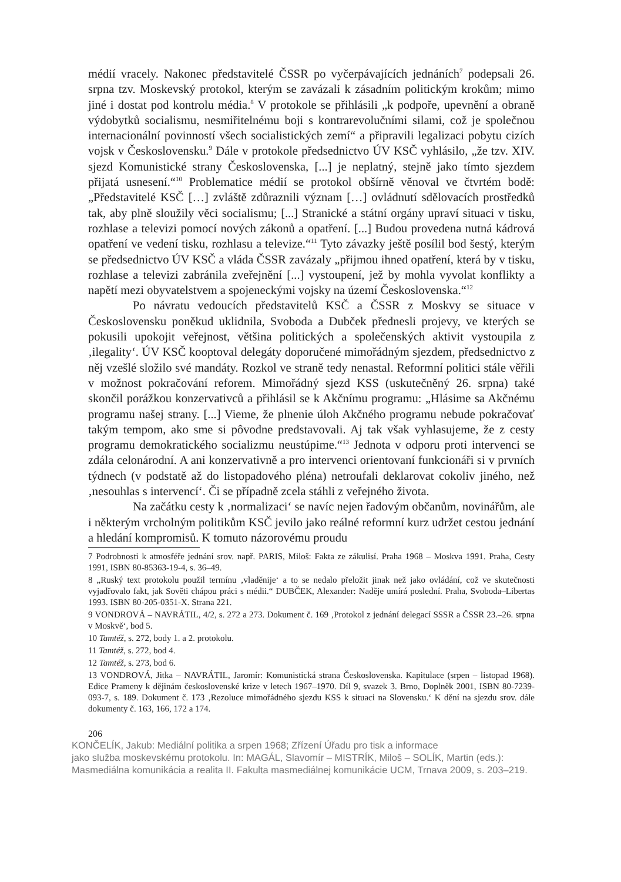médií vracely. Nakonec představitelé ČSSR po vyčerpávajících jednáních<sup>7</sup> podepsali 26. srpna tzv. Moskevský protokol, kterým se zavázali k zásadním politickým krokům; mimo jiné i dostat pod kontrolu média.<sup>8</sup> V protokole se přihlásili „k podpoře, upevnění a obraně výdobytků socialismu, nesmiřitelnému boji s kontrarevolučními silami, což je společnou internacionální povinností všech socialistických zemí“ a připravili legalizaci pobytu cizích vojsk v Československu.<sup>9</sup> Dále v protokole předsednictvo ÚV KSČ vyhlásilo, „že tzv. XIV. sjezd Komunistické strany Československa, [...] je neplatný, stejně jako tímto sjezdem přijatá usnesení.“<sup>10</sup> Problematice médií se protokol obšírně věnoval ve čtvrtém bodě: „Představitelé KSČ […] zvláště zdůraznili význam […] ovládnutí sdělovacích prostředků tak, aby plně sloužily věci socialismu; [...] Stranické a státní orgány upraví situaci v tisku, rozhlase a televizi pomocí nových zákonů a opatření. [...] Budou provedena nutná kádrová opatření ve vedení tisku, rozhlasu a televize.“<sup>11</sup> Tyto závazky ještě posílil bod šestý, kterým se předsednictvo ÚV KSČ a vláda ČSSR zavázaly „přijmou ihned opatření, která by v tisku, rozhlase a televizi zabránila zveřejnění [...] vystoupení, jež by mohla vyvolat konflikty a napětí mezi obyvatelstvem a spojeneckými vojsky na území Československa.“<sup>12</sup>
Po návratu vedoucích představitelů KSČ a ČSSR z Moskvy se situace v Československu poněkud uklidnila, Svoboda a Dubček přednesli projevy, ve kterých se pokusili upokojit veřejnost, většina politických a společenských aktivit vystoupila z ‚ilegality‘. ÚV KSČ kooptoval delegáty doporučené mimořádným sjezdem, předsednictvo z něj vzešlé složilo své mandáty. Rozkol ve straně tedy nenastal. Reformní politici stále věřili v možnost pokračování reforem. Mimořádný sjezd KSS (uskutečněný 26. srpna) také skončil porážkou konzervativců a přihlásil se k Akčnímu programu: „Hlásime sa Akčnému programu našej strany. [...] Vieme, že plnenie úloh Akčného programu nebude pokračovať takým tempom, ako sme si pôvodne predstavovali. Aj tak však vyhlasujeme, že z cesty programu demokratického socializmu neustúpime.“<sup>13</sup> Jednota v odporu proti intervenci se zdála celonárodní. A ani konzervativně a pro intervenci orientovaní funkcionáři si v prvních týdnech (v podstatě až do listopadového pléna) netroufali deklarovat cokoliv jiného, než ‚nesouhlas s intervencí‘. Či se případně zcela stáhli z veřejného života.
Na začátku cesty k ‚normalizaci‘ se navíc nejen řadovým občanům, novinářům, ale i některým vrcholným politikům KSČ jevilo jako reálné reformní kurz udržet cestou jednání a hledání kompromisů. K tomuto názorovému proudu
7 Podrobnosti k atmosféře jednání srov. např. PARIS, Miloš: Fakta ze zákulisí. Praha 1968 – Moskva 1991. Praha, Cesty 1991, ISBN 80-85363-19-4, s. 36–49.
8 „Ruský text protokolu použil termínu ‚vladěnije‘ a to se nedalo přeložit jinak než jako ovládání, což ve skutečnosti vyjadřovalo fakt, jak Sověti chápou práci s médii.“ DUBČEK, Alexander: Naděje umírá poslední. Praha, Svoboda–Libertas 1993. ISBN 80-205-0351-X. Strana 221.
9 VONDROVÁ – NAVRÁTIL, 4/2, s. 272 a 273. Dokument č. 169 ‚Protokol z jednání delegací SSSR a ČSSR 23.–26. srpna v Moskvě‘, bod 5.
10 Tamtéž, s. 272, body 1. a 2. protokolu.
11 Tamtéž, s. 272, bod 4.
12 Tamtéž, s. 273, bod 6.
13 VONDROVÁ, Jitka – NAVRÁTIL, Jaromír: Komunistická strana Československa. Kapitulace (srpen – listopad 1968). Edice Prameny k dějinám československé krize v letech 1967–1970. Díl 9, svazek 3. Brno, Doplněk 2001, ISBN 80-7239-093-7, s. 189. Dokument č. 173 ‚Rezoluce mimořádného sjezdu KSS k situaci na Slovensku.‘ K dění na sjezdu srov. dále dokumenty č. 163, 166, 172 a 174.
206
KONČELÍK, Jakub: Mediální politika a srpen 1968; Zřízení Úřadu pro tisk a informace
jako služba moskevskému protokolu. In: MAGÁL, Slavomír – MISTRÍK, Miloš – SOLÍK, Martin (eds.):
Masmediálna komunikácia a realita II. Fakulta masmediálnej komunikácie UCM, Trnava 2009, s. 203–219.